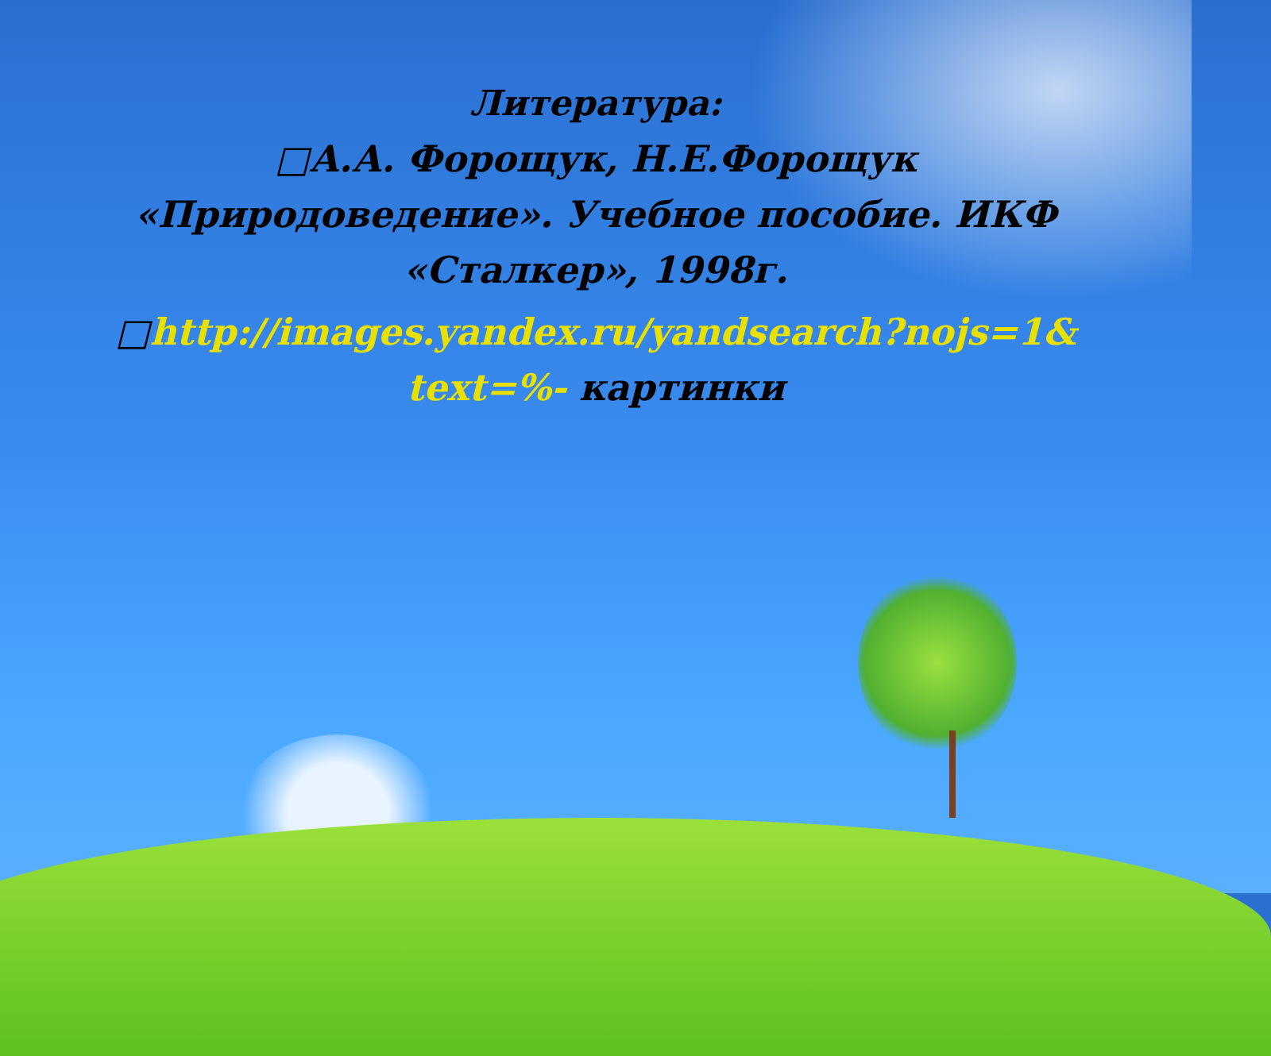Литература:
□А.А. Форощук, Н.Е.Форощук «Природоведение». Учебное пособие. ИКФ «Сталкер», 1998г.
□http://images.yandex.ru/yandsearch?nojs=1& text=%- картинки